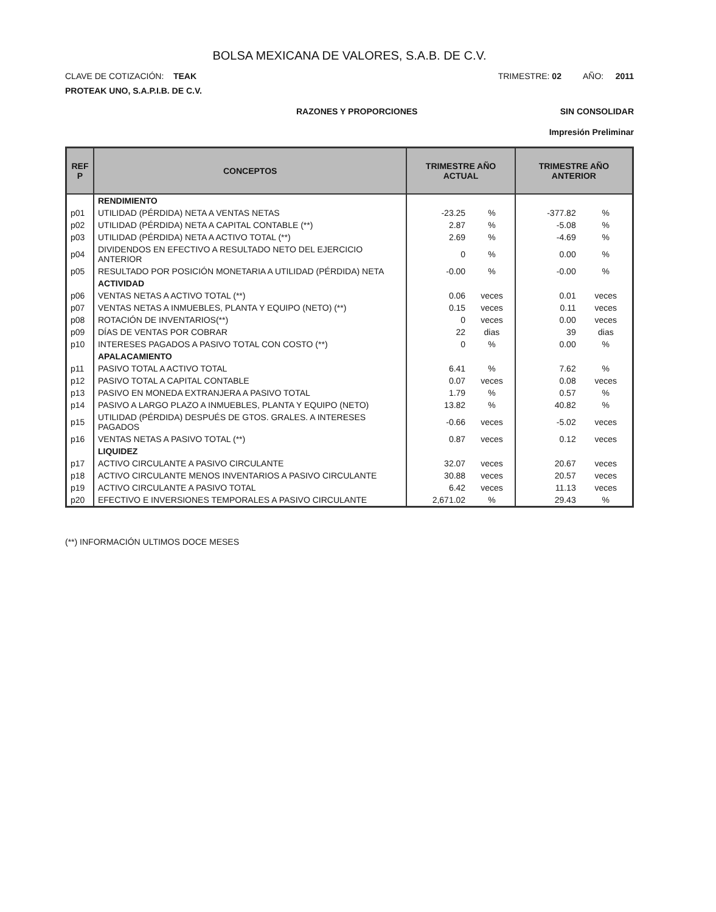BOLSA MEXICANA DE VALORES, S.A.B. DE C.V.
CLAVE DE COTIZACIÓN: TEAK TRIMESTRE: 02 AÑO: 2011
PROTEAK UNO, S.A.P.I.B. DE C.V.
RAZONES Y PROPORCIONES SIN CONSOLIDAR
Impresión Preliminar
| REF P | CONCEPTOS | TRIMESTRE AÑO ACTUAL | | TRIMESTRE AÑO ANTERIOR | |
| --- | --- | --- | --- | --- | --- |
| | RENDIMIENTO | | | | |
| p01 | UTILIDAD (PÉRDIDA) NETA A VENTAS NETAS | -23.25 | % | -377.82 | % |
| p02 | UTILIDAD (PÉRDIDA) NETA A CAPITAL CONTABLE (**) | 2.87 | % | -5.08 | % |
| p03 | UTILIDAD (PÉRDIDA) NETA A ACTIVO TOTAL (**) | 2.69 | % | -4.69 | % |
| p04 | DIVIDENDOS EN EFECTIVO A RESULTADO NETO DEL EJERCICIO ANTERIOR | 0 | % | 0.00 | % |
| p05 | RESULTADO POR POSICIÓN MONETARIA A UTILIDAD (PÉRDIDA) NETA | -0.00 | % | -0.00 | % |
| | ACTIVIDAD | | | | |
| p06 | VENTAS NETAS A ACTIVO TOTAL (**) | 0.06 | veces | 0.01 | veces |
| p07 | VENTAS NETAS A INMUEBLES, PLANTA Y EQUIPO (NETO) (**) | 0.15 | veces | 0.11 | veces |
| p08 | ROTACIÓN DE INVENTARIOS(**) | 0 | veces | 0.00 | veces |
| p09 | DÍAS DE VENTAS POR COBRAR | 22 | dias | 39 | dias |
| p10 | INTERESES PAGADOS A PASIVO TOTAL CON COSTO (**) | 0 | % | 0.00 | % |
| | APALACAMIENTO | | | | |
| p11 | PASIVO TOTAL A ACTIVO TOTAL | 6.41 | % | 7.62 | % |
| p12 | PASIVO TOTAL A CAPITAL CONTABLE | 0.07 | veces | 0.08 | veces |
| p13 | PASIVO EN MONEDA EXTRANJERA A PASIVO TOTAL | 1.79 | % | 0.57 | % |
| p14 | PASIVO A LARGO PLAZO A INMUEBLES, PLANTA Y EQUIPO (NETO) | 13.82 | % | 40.82 | % |
| p15 | UTILIDAD (PÉRDIDA) DESPUÉS DE GTOS. GRALES. A INTERESES PAGADOS | -0.66 | veces | -5.02 | veces |
| p16 | VENTAS NETAS A PASIVO TOTAL (**) | 0.87 | veces | 0.12 | veces |
| | LIQUIDEZ | | | | |
| p17 | ACTIVO CIRCULANTE A PASIVO CIRCULANTE | 32.07 | veces | 20.67 | veces |
| p18 | ACTIVO CIRCULANTE MENOS INVENTARIOS A PASIVO CIRCULANTE | 30.88 | veces | 20.57 | veces |
| p19 | ACTIVO CIRCULANTE A PASIVO TOTAL | 6.42 | veces | 11.13 | veces |
| p20 | EFECTIVO E INVERSIONES TEMPORALES A PASIVO CIRCULANTE | 2,671.02 | % | 29.43 | % |
(**) INFORMACIÓN ULTIMOS DOCE MESES